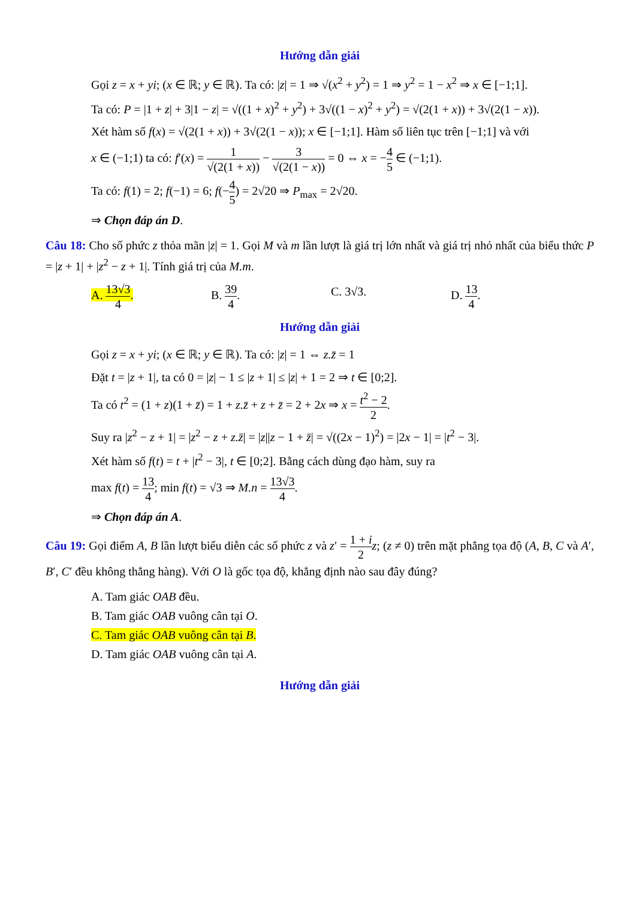Hướng dẫn giải
Gọi z = x + yi; (x ∈ ℝ; y ∈ ℝ). Ta có: |z| = 1 ⇒ √(x<sup>2</sup> + y<sup>2</sup>) = 1 ⇒ y<sup>2</sup> = 1 − x<sup>2</sup> ⇒ x ∈ [−1;1].
Ta có: P = |1 + z| + 3|1 − z| = √((1 + x)<sup>2</sup> + y<sup>2</sup>) + 3√((1 − x)<sup>2</sup> + y<sup>2</sup>) = √(2(1 + x)) + 3√(2(1 − x)).
Xét hàm số f(x) = √(2(1 + x)) + 3√(2(1 − x)); x ∈ [−1;1]. Hàm số liên tục trên [−1;1] và với
x ∈ (−1;1) ta có: f′(x) = 1 √(2(1 + x)) − 3 √(2(1 − x)) = 0 ⇔ x = −4 5 ∈ (−1;1).
Ta có: f(1) = 2; f(−1) = 6; f(−4 5) = 2√20 ⇒ P<sub>max</sub> = 2√20.
⇒ Chọn đáp án D.
Câu 18: Cho số phức z thỏa mãn |z| = 1. Gọi M và m lần lượt là giá trị lớn nhất và giá trị nhỏ nhất của biểu thức P = |z + 1| + |z<sup>2</sup> − z + 1|. Tính giá trị của M.m.
A. 13√3 4. B. 39 4. C. 3√3. D. 13 4.
Hướng dẫn giải
Gọi z = x + yi; (x ∈ ℝ; y ∈ ℝ). Ta có: |z| = 1 ⇔ z.z̄ = 1
Đặt t = |z + 1|, ta có 0 = |z| − 1 ≤ |z + 1| ≤ |z| + 1 = 2 ⇒ t ∈ [0;2].
Ta có t<sup>2</sup> = (1 + z)(1 + z̄) = 1 + z.z̄ + z + z̄ = 2 + 2x ⇒ x = t<sup>2</sup> − 2 2.
Suy ra |z<sup>2</sup> − z + 1| = |z<sup>2</sup> − z + z.z̄| = |z||z − 1 + z̄| = √((2x − 1)<sup>2</sup>) = |2x − 1| = |t<sup>2</sup> − 3|.
Xét hàm số f(t) = t + |t<sup>2</sup> − 3|, t ∈ [0;2]. Bằng cách dùng đạo hàm, suy ra
max f(t) = 13 4; min f(t) = √3 ⇒ M.n = 13√3 4.
⇒ Chọn đáp án A.
Câu 19: Gọi điểm A, B lần lượt biểu diễn các số phức z và z′ = 1 + i 2 z; (z ≠ 0) trên mặt phẳng tọa độ (A, B, C và A′, B′, C′ đều không thẳng hàng). Với O là gốc tọa độ, khẳng định nào sau đây đúng?
A. Tam giác OAB đều.
B. Tam giác OAB vuông cân tại O.
C. Tam giác OAB vuông cân tại B.
D. Tam giác OAB vuông cân tại A.
Hướng dẫn giải